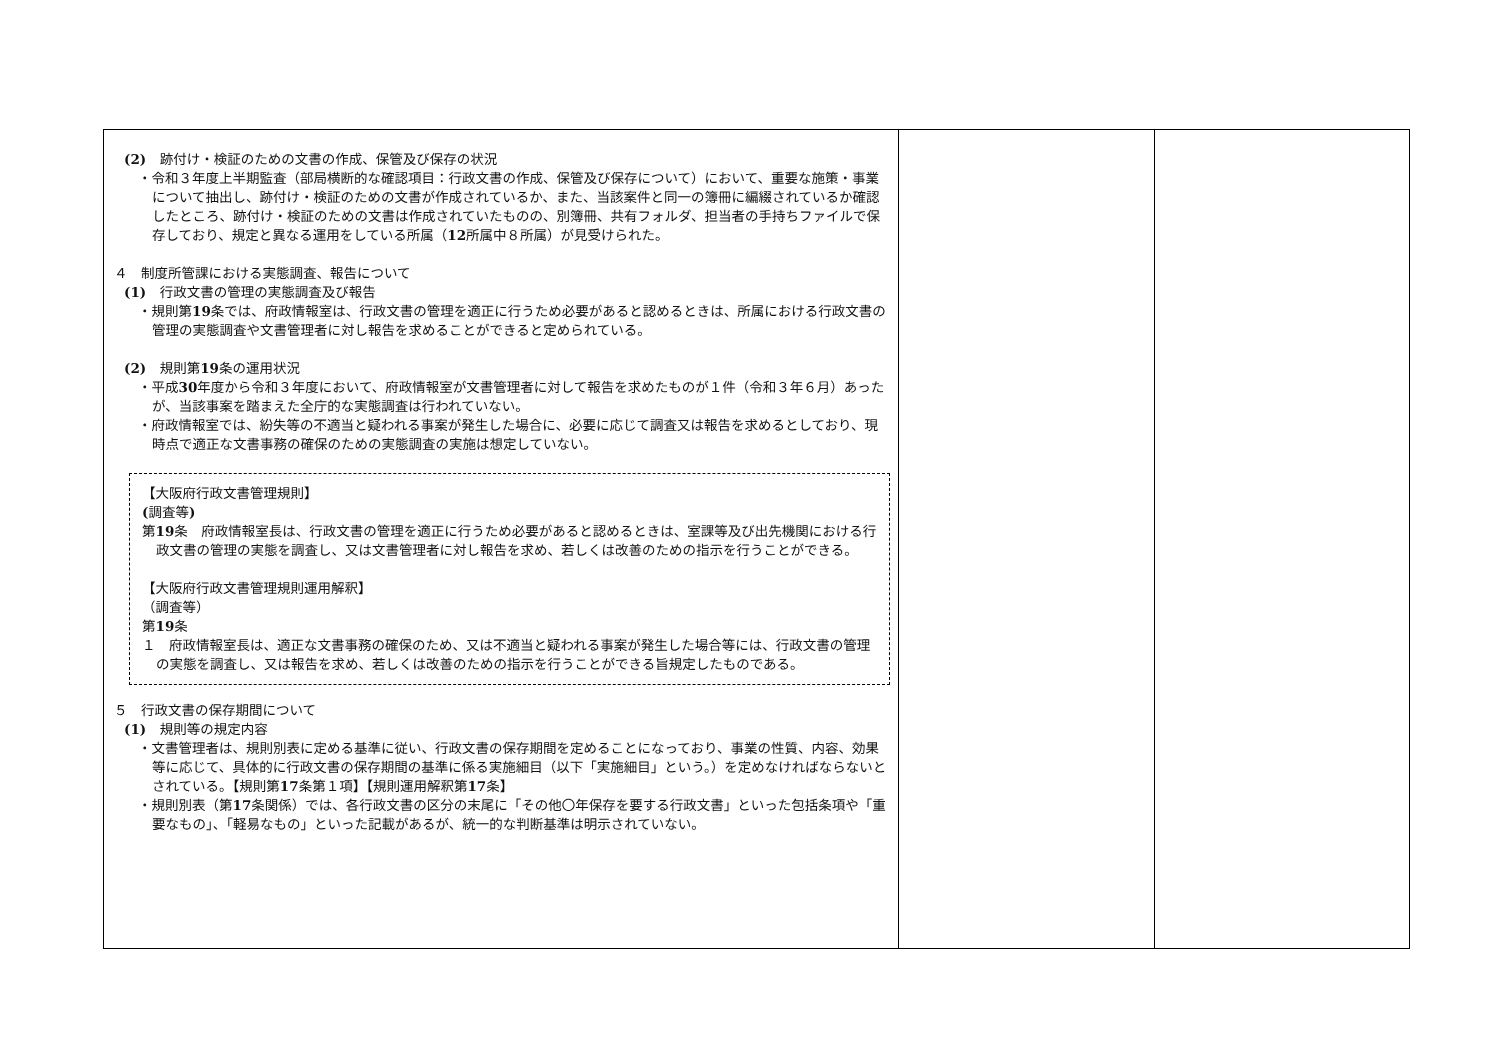| (2) 跡付け・検証のための文書の作成、保管及び保存の状況 ・令和３年度上半期監査（部局横断的な確認項目：行政文書の作成、保管及び保存について）において、重要な施策・事業について抽出し、跡付け・検証のための文書が作成されているか、また、当該案件と同一の簿冊に編綴されているか確認したところ、跡付け・検証のための文書は作成されていたものの、別簿冊、共有フォルダ、担当者の手持ちファイルで保存しており、規定と異なる運用をしている所属（ 12 所属中８所属）が見受けられた。 ４ 制度所管課における実態調査、報告について (1) 行政文書の管理の実態調査及び報告 ・規則第 19 条では、府政情報室は、行政文書の管理を適正に行うため必要があると認めるときは、所属における行政文書の管理の実態調査や文書管理者に対し報告を求めることができると定められている。 (2) 規則第 19 条の運用状況 ・平成 30 年度から令和３年度において、府政情報室が文書管理者に対して報告を求めたものが１件（令和３年６月）あったが、当該事案を踏まえた全庁的な実態調査は行われていない。 ・府政情報室では、紛失等の不適当と疑われる事案が発生した場合に、必要に応じて調査又は報告を求めるとしており、現時点で適正な文書事務の確保のための実態調査の実施は想定していない。 【大阪府行政文書管理規則】 ( 調査等 ) 第 19 条 府政情報室長は、行政文書の管理を適正に行うため必要があると認めるときは、室課等及び出先機関における行政文書の管理の実態を調査し、又は文書管理者に対し報告を求め、若しくは改善のための指示を行うことができる。 【大阪府行政文書管理規則運用解釈】 （調査等） 第 19 条 １ 府政情報室長は、適正な文書事務の確保のため、又は不適当と疑われる事案が発生した場合等には、行政文書の管理の実態を調査し、又は報告を求め、若しくは改善のための指示を行うことができる旨規定したものである。 ５ 行政文書の保存期間について (1) 規則等の規定内容 ・文書管理者は、規則別表に定める基準に従い、行政文書の保存期間を定めることになっており、事業の性質、内容、効果等に応じて、具体的に行政文書の保存期間の基準に係る実施細目（以下「実施細目」という。）を定めなければならないとされている。【規則第 17 条第１項】【規則運用解釈第 17 条】 ・規則別表（第 17 条関係）では、各行政文書の区分の末尾に「その他〇年保存を要する行政文書」といった包括条項や「重要なもの」、「軽易なもの」といった記載があるが、統一的な判断基準は明示されていない。 | | |